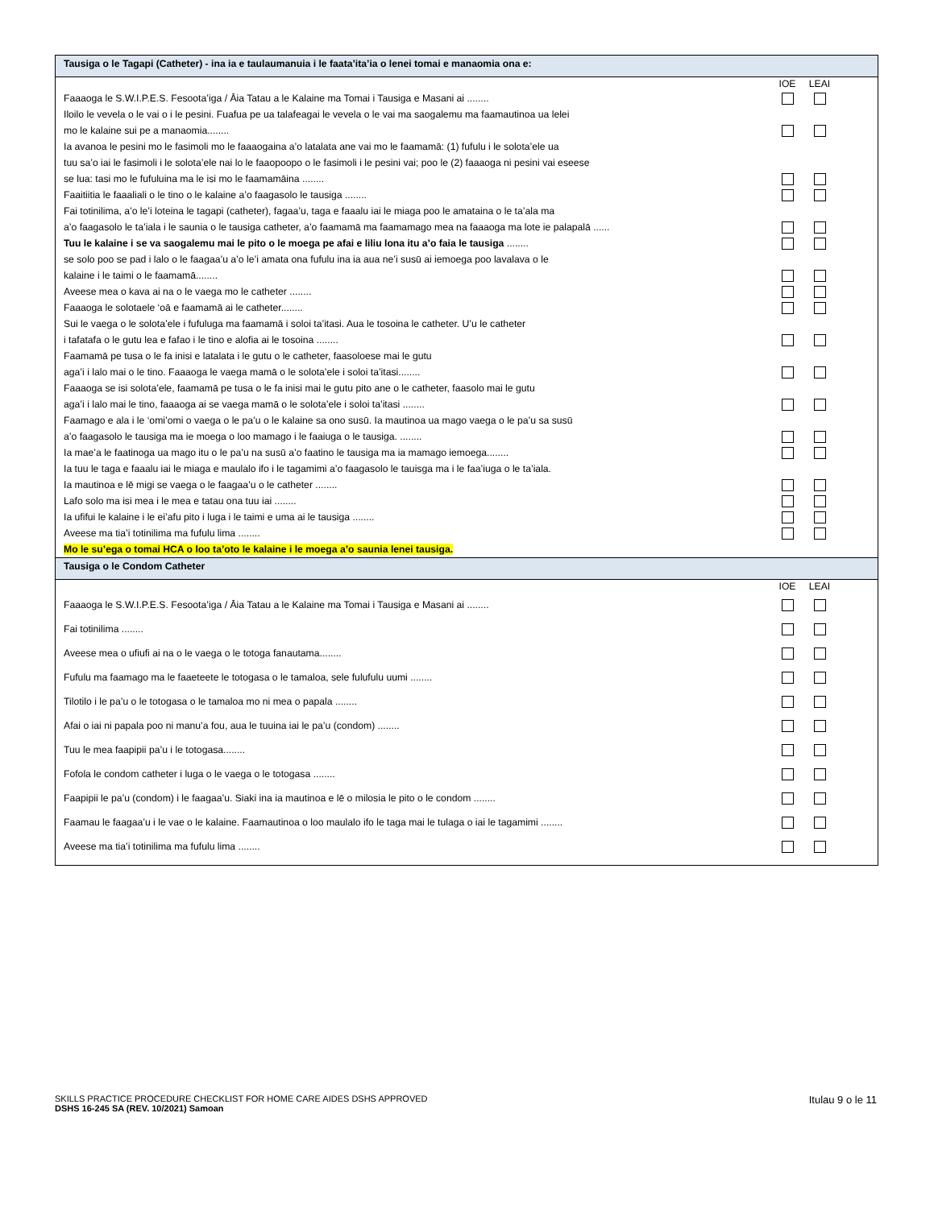Tausiga o le Tagapi (Catheter) - ina ia e taulaumanuia i le faata’ita’ia o lenei tomai e manaomia ona e:
| | IOE | LEAI | |
| --- | --- | --- | --- |
| Faaaoga le S.W.I.P.E.S. Fesoota’iga / Āia Tatau a le Kalaine ma Tomai i Tausiga e Masani ai ........ | | | |
| Iloilo le vevela o le vai o i le pesini. Fuafua pe ua talafeagai le vevela o le vai ma saogalemu ma faamautinoa ua lelei mo le kalaine sui pe a manaomia........ | | | |
| Ia avanoa le pesini mo le fasimoli mo le faaaogaina a’o latalata ane vai mo le faamamā: (1) fufulu i le solota’ele ua tuu sa’o iai le fasimoli i le solota’ele nai lo le faaopoopo o le fasimoli i le pesini vai; poo le (2) faaaoga ni pesini vai eseese se lua: tasi mo le fufuluina ma le isi mo le faamamāina ........ | | | |
| Faaitiitia le faaaliali o le tino o le kalaine a’o faagasolo le tausiga ........ | | | |
| Fai totinilima, a’o le’i loteina le tagapi (catheter), fagaa’u, taga e faaalu iai le miaga poo le amataina o le ta’ala ma a’o faagasolo le ta’iala i le saunia o le tausiga catheter, a’o faamamā ma faamamago mea na faaaoga ma lote ie palapalā ...... | | | |
| Tuu le kalaine i se va saogalemu mai le pito o le moega pe afai e liliu lona itu a’o faia le tausiga ........ | | | |
| se solo poo se pad i lalo o le faagaa’u a’o le’i amata ona fufulu ina ia aua ne’i susū ai iemoega poo lavalava o le kalaine i le taimi o le faamamā........ | | | |
| Aveese mea o kava ai na o le vaega mo le catheter ........ | | | |
| Faaaoga le solotaele ‘oā e faamamā ai le catheter........ | | | |
| Sui le vaega o le solota’ele i fufuluga ma faamamā i soloi ta’itasi. Aua le tosoina le catheter. U’u le catheter i tafatafa o le gutu lea e fafao i le tino e alofia ai le tosoina ........ | | | |
| Faamamā pe tusa o le fa inisi e latalata i le gutu o le catheter, faasoloese mai le gutu aga’i i lalo mai o le tino. Faaaoga le vaega mamā o le solota’ele i soloi ta’itasi........ | | | |
| Faaaoga se isi solota’ele, faamamā pe tusa o le fa inisi mai le gutu pito ane o le catheter, faasolo mai le gutu aga’i i lalo mai le tino, faaaoga ai se vaega mamā o le solota’ele i soloi ta’itasi ........ | | | |
| Faamago e ala i le ‘omi’omi o vaega o le pa’u o le kalaine sa ono susū. Ia mautinoa ua mago vaega o le pa’u sa susū a’o faagasolo le tausiga ma ie moega o loo mamago i le faaiuga o le tausiga. ........ | | | |
| Ia mae’a le faatinoga ua mago itu o le pa’u na susū a’o faatino le tausiga ma ia mamago iemoega........ | | | |
| Ia tuu le taga e faaalu iai le miaga e maulalo ifo i le tagamimi a’o faagasolo le tauisga ma i le faa’iuga o le ta’iala. Ia mautinoa e lē migi se vaega o le faagaa’u o le catheter ........ | | | |
| Lafo solo ma isi mea i le mea e tatau ona tuu iai ........ | | | |
| Ia ufifui le kalaine i le ei’afu pito i luga i le taimi e uma ai le tausiga ........ | | | |
| Aveese ma tia’i totinilima ma fufulu lima ........ | | | |
| Mo le su’ega o tomai HCA o loo ta’oto le kalaine i le moega a’o saunia lenei tausiga. | | | |
Tausiga o le Condom Catheter
| | IOE | LEAI | |
| --- | --- | --- | --- |
| Faaaoga le S.W.I.P.E.S. Fesoota’iga / Āia Tatau a le Kalaine ma Tomai i Tausiga e Masani ai ........ | | | |
| Fai totinilima ........ | | | |
| Aveese mea o ufiufi ai na o le vaega o le totoga fanautama........ | | | |
| Fufulu ma faamago ma le faaeteete le totogasa o le tamaloa, sele fulufulu uumi ........ | | | |
| Tilotilo i le pa’u o le totogasa o le tamaloa mo ni mea o papala ........ | | | |
| Afai o iai ni papala poo ni manu’a fou, aua le tuuina iai le pa’u (condom) ........ | | | |
| Tuu le mea faapipii pa’u i le totogasa........ | | | |
| Fofola le condom catheter i luga o le vaega o le totogasa ........ | | | |
| Faapipii le pa’u (condom) i le faagaa’u. Siaki ina ia mautinoa e lē o milosia le pito o le condom ........ | | | |
| Faamau le faagaa’u i le vae o le kalaine. Faamautinoa o loo maulalo ifo le taga mai le tulaga o iai le tagamimi ........ | | | |
| Aveese ma tia’i totinilima ma fufulu lima ........ | | | |
Itulau 9 o le 11 SKILLS PRACTICE PROCEDURE CHECKLIST FOR HOME CARE AIDES DSHS APPROVED
DSHS 16-245 SA (REV. 10/2021) Samoan